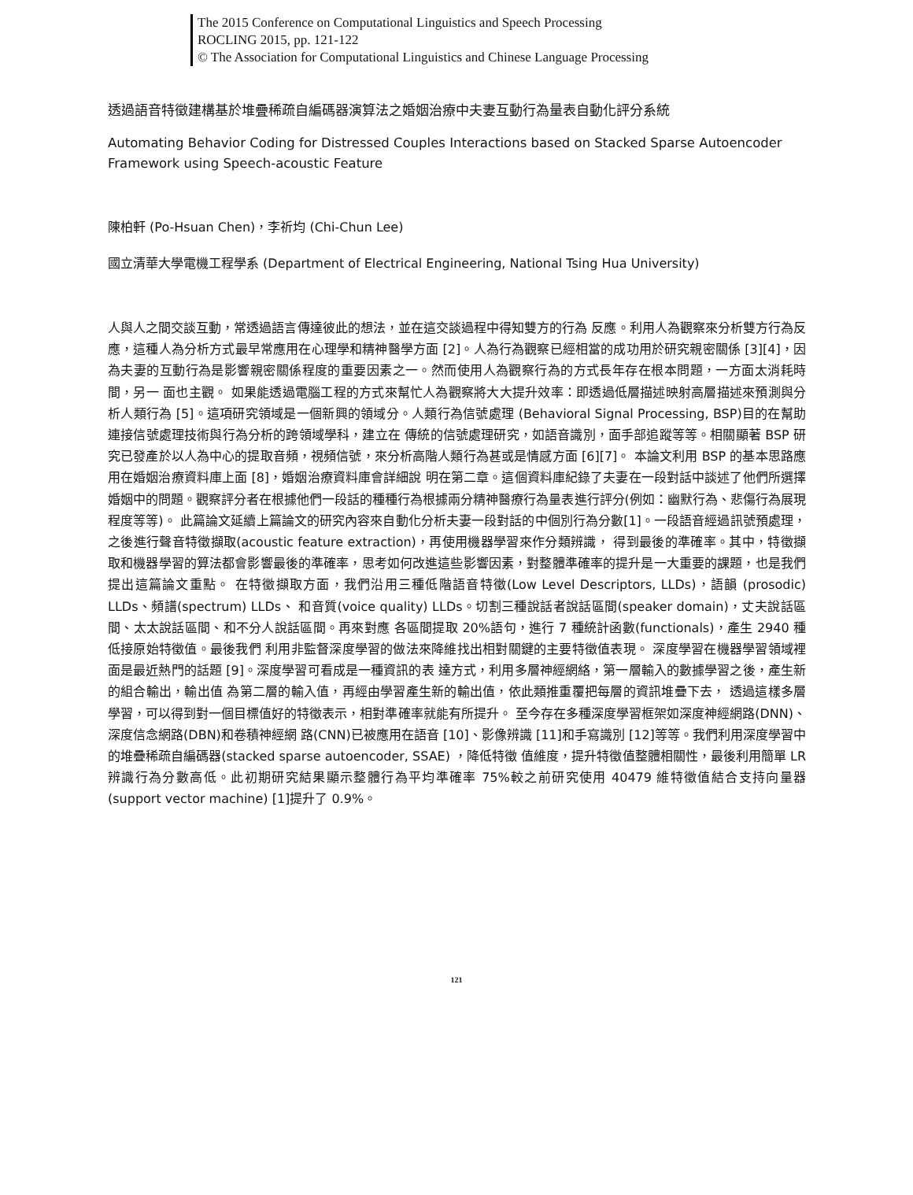The 2015 Conference on Computational Linguistics and Speech Processing
ROCLING 2015, pp. 121-122
© The Association for Computational Linguistics and Chinese Language Processing
透過語音特徵建構基於堆疊稀疏自編碼器演算法之婚姻治療中夫妻互動行為量表自動化評分系統
Automating Behavior Coding for Distressed Couples Interactions based on Stacked Sparse Autoencoder Framework using Speech-acoustic Feature
陳柏軒 (Po-Hsuan Chen)，李祈均 (Chi-Chun Lee)
國立清華大學電機工程學系 (Department of Electrical Engineering, National Tsing Hua University)
人與人之間交談互動，常透過語言傳達彼此的想法，並在這交談過程中得知雙方的行為 反應。利用人為觀察來分析雙方行為反應，這種人為分析方式最早常應用在心理學和精神醫學方面 [2]。人為行為觀察已經相當的成功用於研究親密關係 [3][4]，因為夫妻的互動行為是影響親密關係程度的重要因素之一。然而使用人為觀察行為的方式長年存在根本問題，一方面太消耗時間，另一 面也主觀。 如果能透過電腦工程的方式來幫忙人為觀察將大大提升效率：即透過低層描述映射高層描述來預測與分析人類行為 [5]。這項研究領域是一個新興的領域分。人類行為信號處理 (Behavioral Signal Processing, BSP)目的在幫助連接信號處理技術與行為分析的跨領域學科，建立在 傳統的信號處理研究，如語音識別，面手部追蹤等等。相關顯著 BSP 研究已發產於以人為中心的提取音頻，視頻信號，來分析高階人類行為甚或是情感方面 [6][7]。 本論文利用 BSP 的基本思路應用在婚姻治療資料庫上面 [8]，婚姻治療資料庫會詳細說 明在第二章。這個資料庫紀錄了夫妻在一段對話中談述了他們所選擇婚姻中的問題。觀察評分者在根據他們一段話的種種行為根據兩分精神醫療行為量表進行評分(例如：幽默行為、悲傷行為展現程度等等)。 此篇論文延續上篇論文的研究內容來自動化分析夫妻一段對話的中個別行為分數[1]。一段語音經過訊號預處理，之後進行聲音特徵擷取(acoustic feature extraction)，再使用機器學習來作分類辨識， 得到最後的準確率。其中，特徵擷取和機器學習的算法都會影響最後的準確率，思考如何改進這些影響因素，對整體準確率的提升是一大重要的課題，也是我們提出這篇論文重點。 在特徵擷取方面，我們沿用三種低階語音特徵(Low Level Descriptors, LLDs)，語韻 (prosodic) LLDs、頻譜(spectrum) LLDs、 和音質(voice quality) LLDs。切割三種說話者說話區間(speaker domain)，丈夫說話區間、太太說話區間、和不分人說話區間。再來對應 各區間提取 20%語句，進行 7 種統計函數(functionals)，產生 2940 種低接原始特徵值。最後我們 利用非監督深度學習的做法來降維找出相對關鍵的主要特徵值表現。 深度學習在機器學習領域裡面是最近熱門的話題 [9]。深度學習可看成是一種資訊的表 達方式，利用多層神經網絡，第一層輸入的數據學習之後，產生新的組合輸出，輸出值 為第二層的輸入值，再經由學習產生新的輸出值，依此類推重覆把每層的資訊堆疊下去， 透過這樣多層學習，可以得到對一個目標值好的特徵表示，相對準確率就能有所提升。 至今存在多種深度學習框架如深度神經網路(DNN)、深度信念網路(DBN)和卷積神經網 路(CNN)已被應用在語音 [10]、影像辨識 [11]和手寫識別 [12]等等。我們利用深度學習中的堆疊稀疏自編碼器(stacked sparse autoencoder, SSAE) ，降低特徵 值維度，提升特徵值整體相關性，最後利用簡單 LR 辨識行為分數高低。此初期研究結果顯示整體行為平均準確率 75%較之前研究使用 40479 維特徵值結合支持向量器 (support vector machine) [1]提升了 0.9%。
121